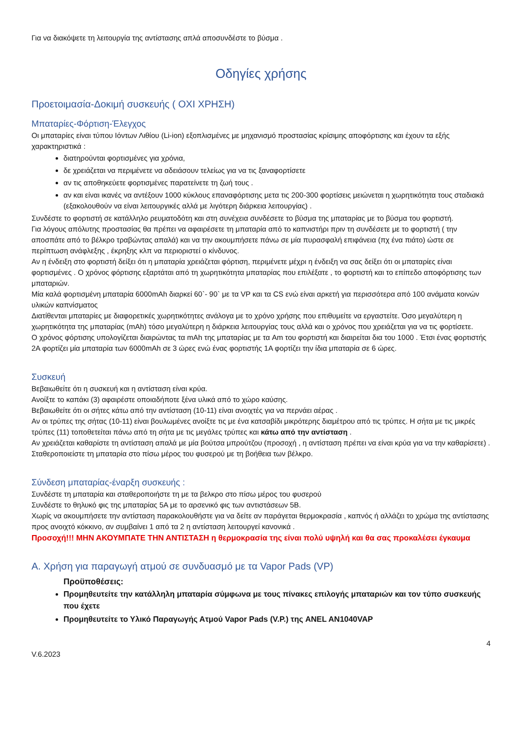Για να διακόψετε τη λειτουργία της αντίστασης απλά αποσυνδέστε το βύσμα .
Οδηγίες χρήσης
Προετοιμασία-Δοκιμή συσκευής ( ΟΧΙ ΧΡΗΣΗ)
Μπαταρίες-Φόρτιση-Έλεγχος
Οι μπαταρίες είναι τύπου Ιόντων Λιθίου (Li-ion) εξοπλισμένες με μηχανισμό προστασίας κρίσιμης αποφόρτισης και έχουν τα εξής χαρακτηριστικά :
διατηρούνται φορτισμένες για χρόνια,
δε χρειάζεται να περιμένετε να αδειάσουν τελείως για να τις ξαναφορτίσετε
αν τις αποθηκεύετε φορτισμένες παρατείνετε τη ζωή τους .
αν και είναι ικανές να αντέξουν 1000 κύκλους επαναφόρτισης μετα τις 200-300 φορτίσεις μειώνεται η χωρητικότητα τους σταδιακά (εξακολουθούν να είναι λειτουργικές αλλά με λιγότερη διάρκεια λειτουργίας) .
Συνδέστε το φορτιστή σε κατάλληλο ρευματοδότη και στη συνέχεια συνδέσετε το βύσμα της μπαταρίας με το βύσμα του φορτιστή.
Για λόγους απόλυτης προστασίας θα πρέπει να αφαιρέσετε τη μπαταρία από το καπνιστήρι πριν τη συνδέσετε με το φορτιστή ( την αποσπάτε από το βέλκρο τραβώντας απαλά) και να την ακουμπήσετε πάνω σε μία πυρασφαλή επιφάνεια (πχ ένα πιάτο) ώστε σε περίπτωση ανάφλεξης , έκρηξης κλπ να περιοριστεί ο κίνδυνος.
Αν η ένδειξη στο φορτιστή δείξει ότι η μπαταρία χρειάζεται φόρτιση, περιμένετε μέχρι η ένδειξη να σας δείξει ότι οι μπαταρίες είναι φορτισμένες . Ο χρόνος φόρτισης εξαρτάται από τη χωρητικότητα μπαταρίας που επιλέξατε , το φορτιστή και το επίπεδο αποφόρτισης των μπαταριών.
Μία καλά φορτισμένη μπαταρία 6000mAh διαρκεί 60`- 90` με τα VP και τα CS ενώ είναι αρκετή για περισσότερα από 100 ανάματα κοινών υλικών καπνίσματος
Διατίθενται μπαταρίες με διαφορετικές χωρητικότητες ανάλογα με το χρόνο χρήσης που επιθυμείτε να εργαστείτε. Όσο μεγαλύτερη η χωρητικότητα της μπαταρίας (mAh) τόσο μεγαλύτερη η διάρκεια λειτουργίας τους αλλά και ο χρόνος που χρειάζεται για να τις φορτίσετε.
Ο χρόνος φόρτισης υπολογίζεται διαιρώντας τα mAh της μπαταρίας με τα Am του φορτιστή και διαιρείται δια του 1000 . Έτσι ένας φορτιστής 2A φορτίζει μία μπαταρία των 6000mAh σε 3 ώρες ενώ ένας φορτιστής 1A φορτίζει την ίδια μπαταρία σε 6 ώρες.
Συσκευή
Βεβαιωθείτε ότι η συσκευή και η αντίσταση είναι κρύα.
Ανοίξτε το καπάκι (3) αφαιρέστε οποιαδήποτε ξένα υλικά από το χώρο καύσης.
Βεβαιωθείτε ότι οι σήτες κάτω από την αντίσταση (10-11) είναι ανοιχτές για να περνάει αέρας .
Αν οι τρύπες της σήτας (10-11) είναι βουλωμένες ανοίξτε τις με ένα κατσαβίδι μικρότερης διαμέτρου από τις τρύπες. Η σήτα με τις μικρές τρύπες (11) τοποθετείται πάνω από τη σήτα με τις μεγάλες τρύπες και κάτω από την αντίσταση .
Αν χρειάζεται καθαρίστε τη αντίσταση απαλά με μία βούτσα μπρούτζου (προσοχή , η αντίσταση πρέπει να είναι κρύα για να την καθαρίσετε) .
Σταθεροποιείστε τη μπαταρία στο πίσω μέρος του φυσερού με τη βοήθεια των βέλκρο.
Σύνδεση μπαταρίας-έναρξη συσκευής :
Συνδέστε τη μπαταρία και σταθεροποιήστε τη με τα βελκρο στο πίσω μέρος του φυσερού
Συνδέστε το θηλυκό φις της μπαταρίας 5Α με το αρσενικό φις των αντιστάσεων 5Β.
Χωρίς να ακουμπήσετε την αντίσταση παρακολουθήστε για να δείτε αν παράγεται θερμοκρασία , καπνός ή αλλάζει το χρώμα της αντίστασης προς ανοιχτό κόκκινο, αν συμβαίνει 1 από τα 2 η αντίσταση λειτουργεί κανονικά .
Προσοχή!!! ΜΗΝ ΑΚΟΥΜΠΑΤΕ ΤΗΝ ΑΝΤΙΣΤΑΣΗ η θερμοκρασία της είναι πολύ υψηλή και θα σας προκαλέσει έγκαυμα
Α. Χρήση για παραγωγή ατμού σε συνδυασμό με τα Vapor Pads (VP)
Προϋποθέσεις:
Προμηθευτείτε την κατάλληλη μπαταρία σύμφωνα με τους πίνακες επιλογής μπαταριών και τον τύπο συσκευής που έχετε
Προμηθευτείτε το Υλικό Παραγωγής Ατμού Vapor Pads (V.P.) της ANEL AN1040VAP
4
V.6.2023